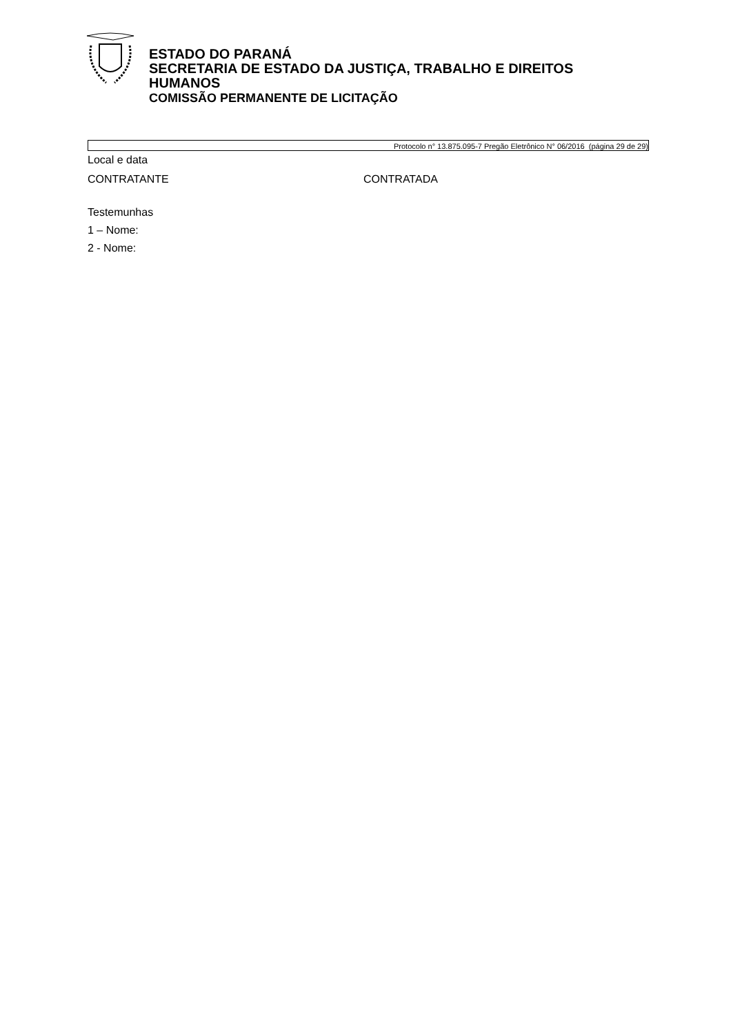ESTADO DO PARANÁ
SECRETARIA DE ESTADO DA JUSTIÇA, TRABALHO E DIREITOS
HUMANOS
COMISSÃO PERMANENTE DE LICITAÇÃO
Protocolo n° 13.875.095-7 Pregão Eletrônico N° 06/2016 (página 29 de 29)
Local e data
CONTRATANTE CONTRATADA
Testemunhas
1 – Nome:
2 - Nome: